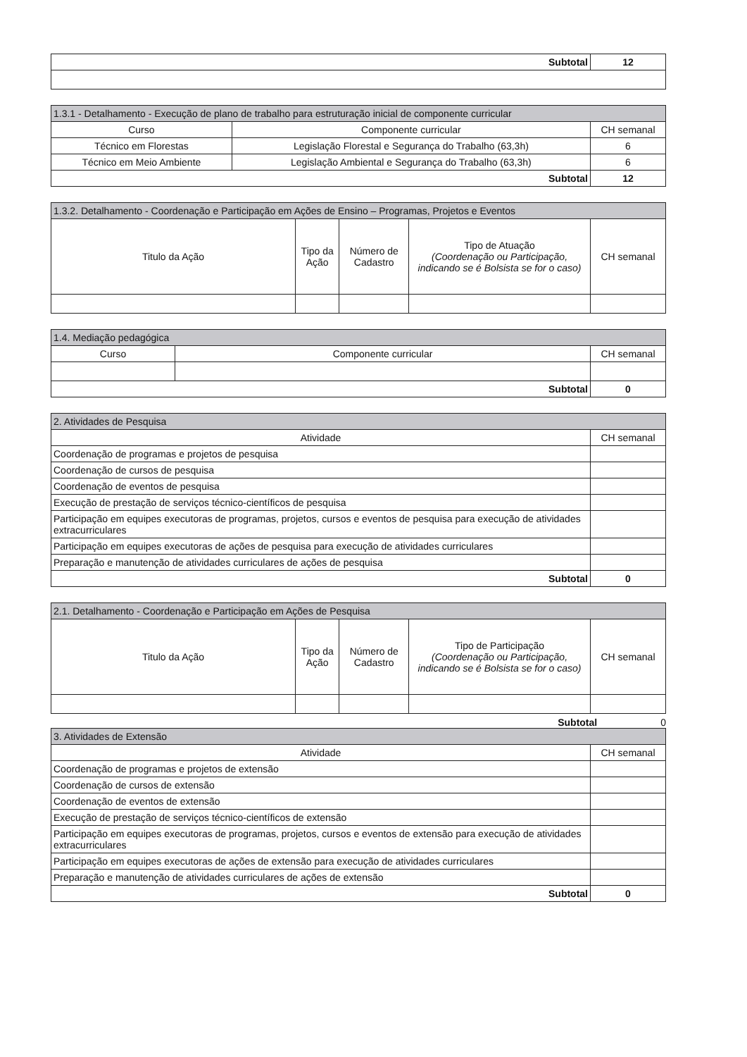| Subtotal | 12 |
| 1.3.1 - Detalhamento - Execução de plano de trabalho para estruturação inicial de componente curricular | | |
| --- | --- | --- |
| Curso | Componente curricular | CH semanal |
| Técnico em Florestas | Legislação Florestal e Segurança do Trabalho (63,3h) | 6 |
| Técnico em Meio Ambiente | Legislação Ambiental e Segurança do Trabalho (63,3h) | 6 |
| Subtotal | | 12 |
| 1.3.2. Detalhamento - Coordenação e Participação em Ações de Ensino – Programas, Projetos e Eventos | | | | |
| --- | --- | --- | --- | --- |
| Titulo da Ação | Tipo da Ação | Número de Cadastro | Tipo de Atuação (Coordenação ou Participação, indicando se é Bolsista se for o caso) | CH semanal |
| 1.4. Mediação pedagógica | | |
| --- | --- | --- |
| Curso | Componente curricular | CH semanal |
| Subtotal | | 0 |
| 2. Atividades de Pesquisa | |
| --- | --- |
| Atividade | CH semanal |
| Coordenação de programas e projetos de pesquisa | |
| Coordenação de cursos de pesquisa | |
| Coordenação de eventos de pesquisa | |
| Execução de prestação de serviços técnico-científicos de pesquisa | |
| Participação em equipes executoras de programas, projetos, cursos e eventos de pesquisa para execução de atividades extracurriculares | |
| Participação em equipes executoras de ações de pesquisa para execução de atividades curriculares | |
| Preparação e manutenção de atividades curriculares de ações de pesquisa | |
| Subtotal | 0 |
| 2.1. Detalhamento - Coordenação e Participação em Ações de Pesquisa | | | | |
| --- | --- | --- | --- | --- |
| Titulo da Ação | Tipo da Ação | Número de Cadastro | Tipo de Participação (Coordenação ou Participação, indicando se é Bolsista se for o caso) | CH semanal |
Subtotal 0
| 3. Atividades de Extensão | |
| --- | --- |
| Atividade | CH semanal |
| Coordenação de programas e projetos de extensão | |
| Coordenação de cursos de extensão | |
| Coordenação de eventos de extensão | |
| Execução de prestação de serviços técnico-científicos de extensão | |
| Participação em equipes executoras de programas, projetos, cursos e eventos de extensão para execução de atividades extracurriculares | |
| Participação em equipes executoras de ações de extensão para execução de atividades curriculares | |
| Preparação e manutenção de atividades curriculares de ações de extensão | |
| Subtotal | 0 |